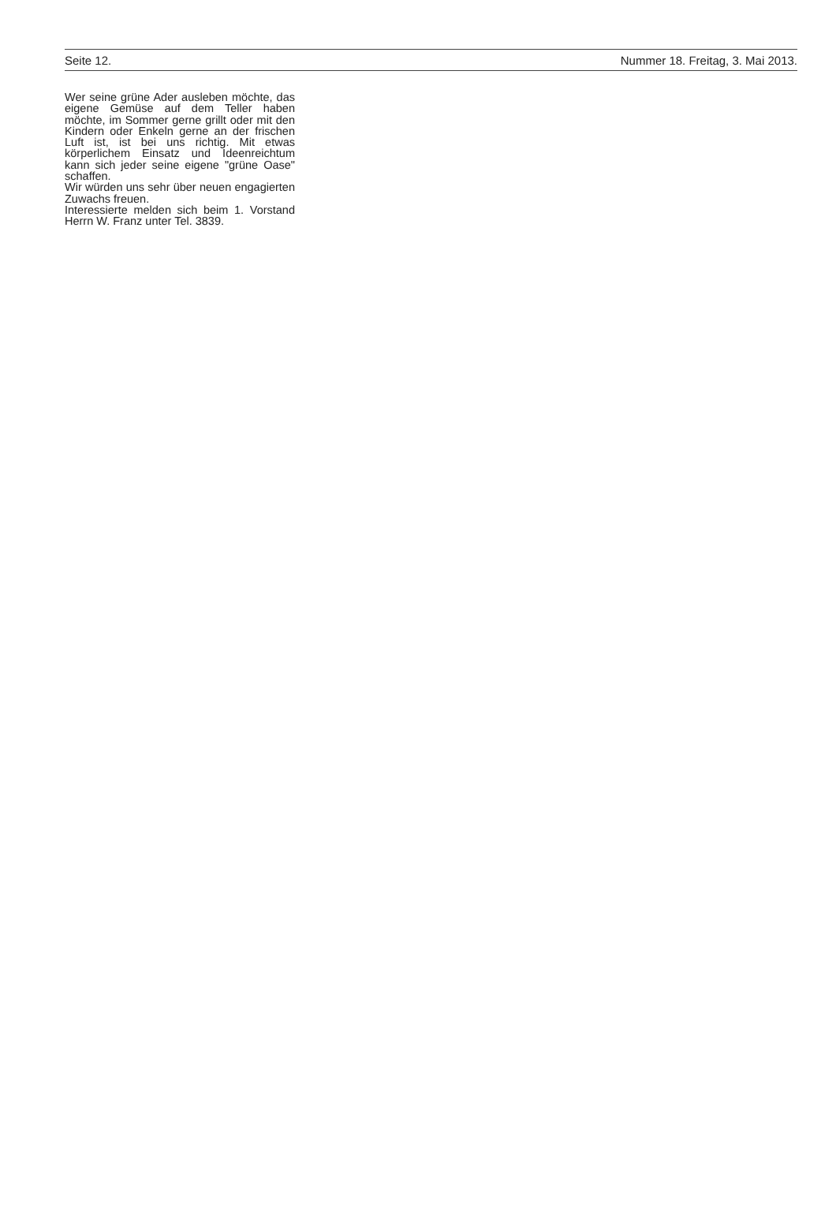Seite 12. Nummer 18. Freitag, 3. Mai 2013.
Wer seine grüne Ader ausleben möchte, das eigene Gemüse auf dem Teller haben möchte, im Sommer gerne grillt oder mit den Kindern oder Enkeln gerne an der frischen Luft ist, ist bei uns richtig. Mit etwas körperlichem Einsatz und Ideenreichtum kann sich jeder seine eigene "grüne Oase" schaffen.
Wir würden uns sehr über neuen engagierten Zuwachs freuen.
Interessierte melden sich beim 1. Vorstand Herrn W. Franz unter Tel. 3839.